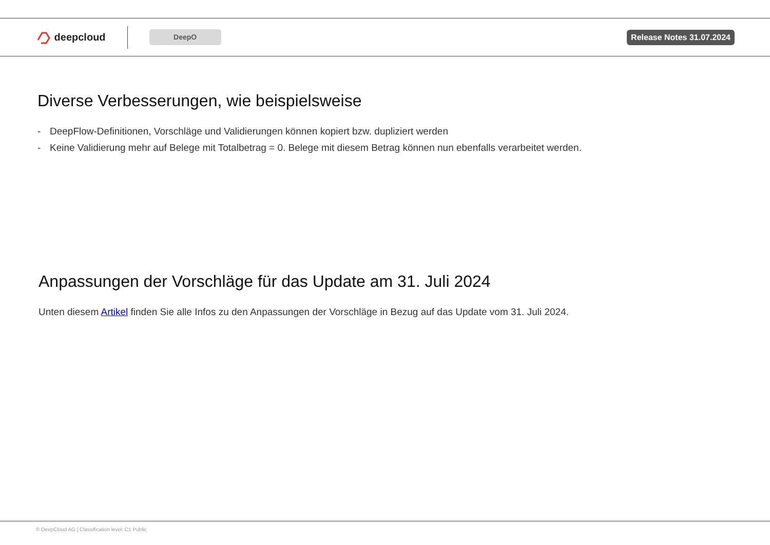deepcloud
DeepO
Release Notes 31.07.2024
Diverse Verbesserungen, wie beispielsweise
- DeepFlow-Definitionen, Vorschläge und Validierungen können kopiert bzw. dupliziert werden
- Keine Validierung mehr auf Belege mit Totalbetrag = 0. Belege mit diesem Betrag können nun ebenfalls verarbeitet werden.
Anpassungen der Vorschläge für das Update am 31. Juli 2024
Unten diesem Artikel finden Sie alle Infos zu den Anpassungen der Vorschläge in Bezug auf das Update vom 31. Juli 2024.
© DeepCloud AG | Classification level: C1 Public